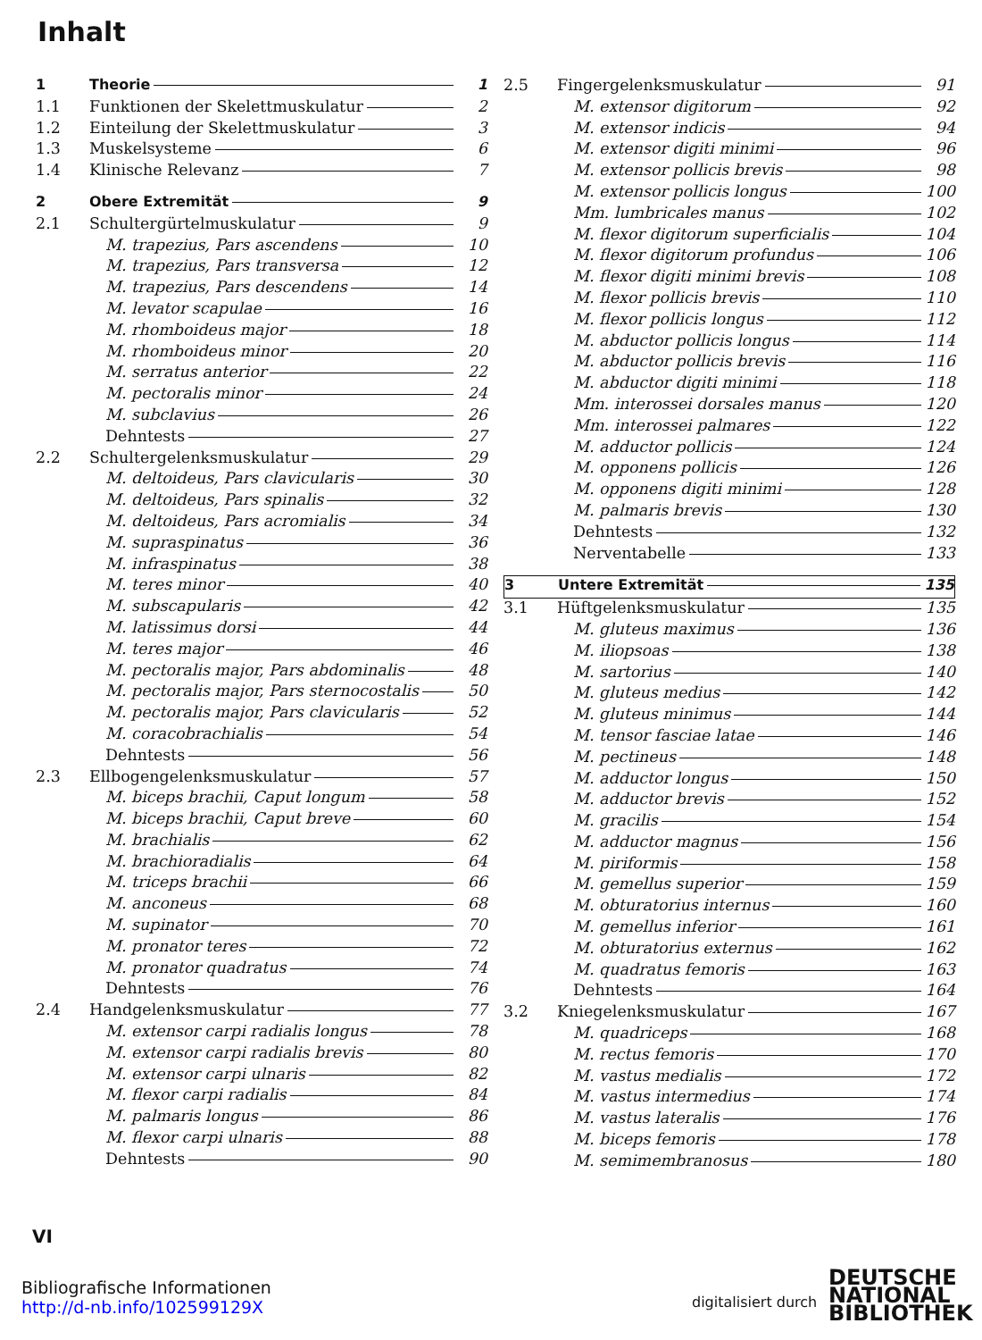Inhalt
1 Theorie 1
1.1 Funktionen der Skelettmuskulatur 2
1.2 Einteilung der Skelettmuskulatur 3
1.3 Muskelsysteme 6
1.4 Klinische Relevanz 7
2 Obere Extremität 9
2.1 Schultergürtelmuskulatur 9
M. trapezius, Pars ascendens 10
M. trapezius, Pars transversa 12
M. trapezius, Pars descendens 14
M. levator scapulae 16
M. rhomboideus major 18
M. rhomboideus minor 20
M. serratus anterior 22
M. pectoralis minor 24
M. subclavius 26
Dehntests 27
2.2 Schultergelenksmuskulatur 29
M. deltoideus, Pars clavicularis 30
M. deltoideus, Pars spinalis 32
M. deltoideus, Pars acromialis 34
M. supraspinatus 36
M. infraspinatus 38
M. teres minor 40
M. subscapularis 42
M. latissimus dorsi 44
M. teres major 46
M. pectoralis major, Pars abdominalis 48
M. pectoralis major, Pars sternocostalis 50
M. pectoralis major, Pars clavicularis 52
M. coracobrachialis 54
Dehntests 56
2.3 Ellbogengelenksmuskulatur 57
M. biceps brachii, Caput longum 58
M. biceps brachii, Caput breve 60
M. brachialis 62
M. brachioradialis 64
M. triceps brachii 66
M. anconeus 68
M. supinator 70
M. pronator teres 72
M. pronator quadratus 74
Dehntests 76
2.4 Handgelenksmuskulatur 77
M. extensor carpi radialis longus 78
M. extensor carpi radialis brevis 80
M. extensor carpi ulnaris 82
M. flexor carpi radialis 84
M. palmaris longus 86
M. flexor carpi ulnaris 88
Dehntests 90
2.5 Fingergelenksmuskulatur 91
M. extensor digitorum 92
M. extensor indicis 94
M. extensor digiti minimi 96
M. extensor pollicis brevis 98
M. extensor pollicis longus 100
Mm. lumbricales manus 102
M. flexor digitorum superficialis 104
M. flexor digitorum profundus 106
M. flexor digiti minimi brevis 108
M. flexor pollicis brevis 110
M. flexor pollicis longus 112
M. abductor pollicis longus 114
M. abductor pollicis brevis 116
M. abductor digiti minimi 118
Mm. interossei dorsales manus 120
Mm. interossei palmares 122
M. adductor pollicis 124
M. opponens pollicis 126
M. opponens digiti minimi 128
M. palmaris brevis 130
Dehntests 132
Nerventabelle 133
3 Untere Extremität 135
3.1 Hüftgelenksmuskulatur 135
M. gluteus maximus 136
M. iliopsoas 138
M. sartorius 140
M. gluteus medius 142
M. gluteus minimus 144
M. tensor fasciae latae 146
M. pectineus 148
M. adductor longus 150
M. adductor brevis 152
M. gracilis 154
M. adductor magnus 156
M. piriformis 158
M. gemellus superior 159
M. obturatorius internus 160
M. gemellus inferior 161
M. obturatorius externus 162
M. quadratus femoris 163
Dehntests 164
3.2 Kniegelenksmuskulatur 167
M. quadriceps 168
M. rectus femoris 170
M. vastus medialis 172
M. vastus intermedius 174
M. vastus lateralis 176
M. biceps femoris 178
M. semimembranosus 180
VI
Bibliografische Informationen
http://d-nb.info/102599129X
digitalisiert durch
DEUTSCHE
NATIONAL
BIBLIOTHEK